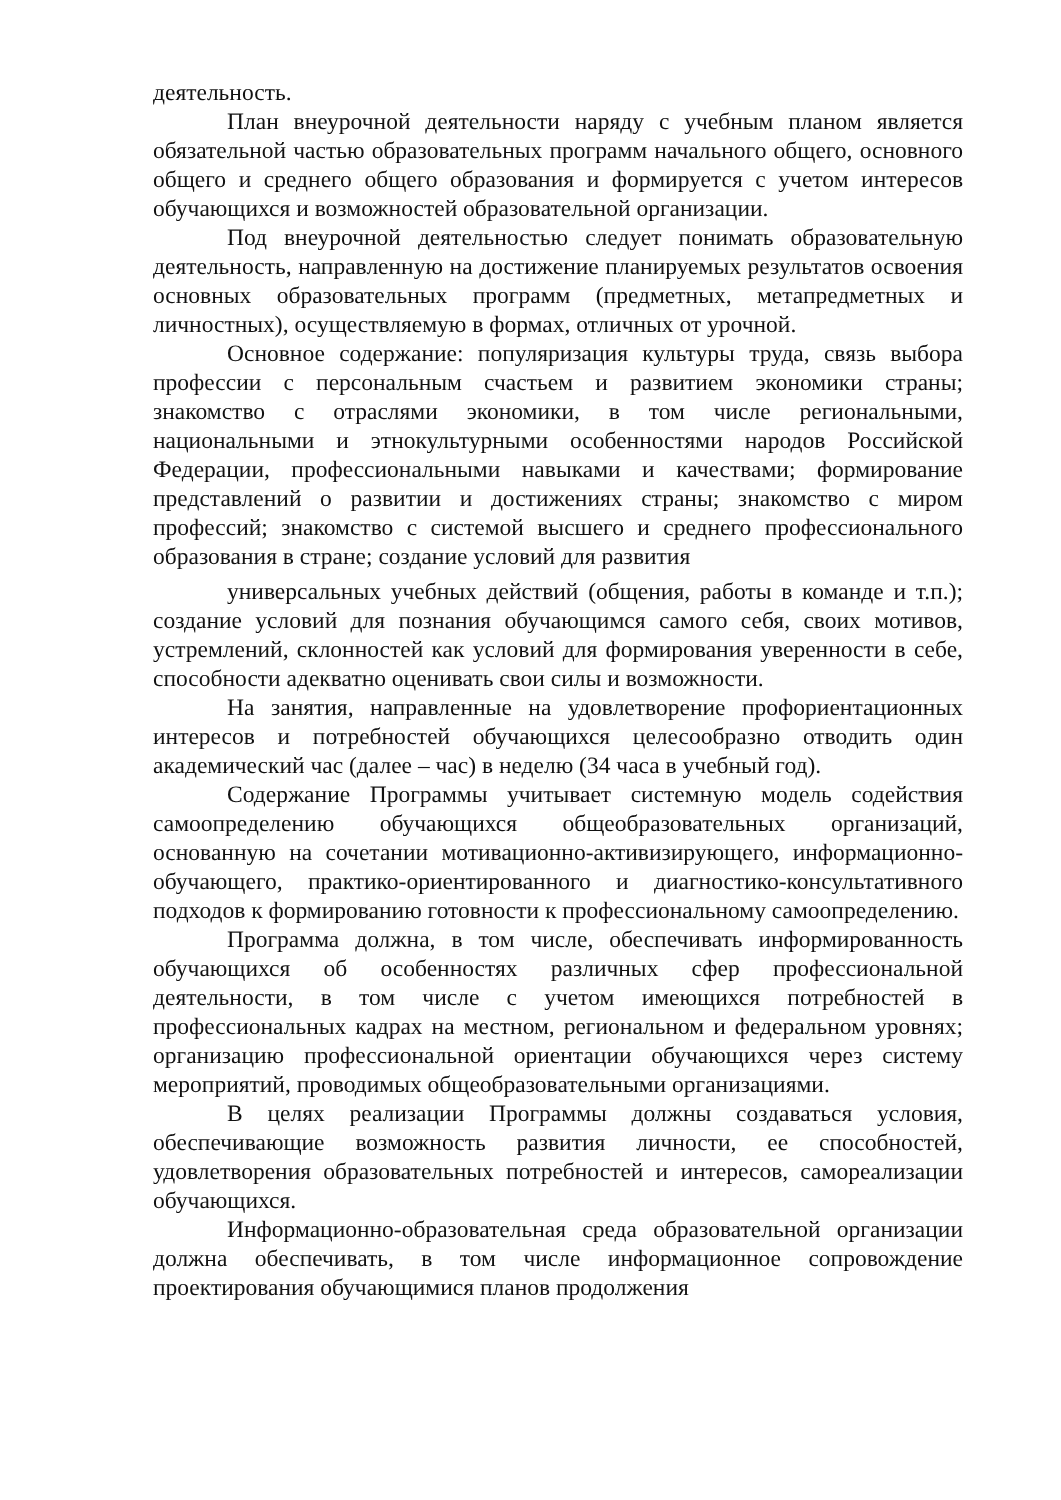деятельность.
План внеурочной деятельности наряду с учебным планом является обязательной частью образовательных программ начального общего, основного общего и среднего общего образования и формируется с учетом интересов обучающихся и возможностей образовательной организации.
Под внеурочной деятельностью следует понимать образовательную деятельность, направленную на достижение планируемых результатов освоения основных образовательных программ (предметных, метапредметных и личностных), осуществляемую в формах, отличных от урочной.
Основное содержание: популяризация культуры труда, связь выбора профессии с персональным счастьем и развитием экономики страны; знакомство с отраслями экономики, в том числе региональными, национальными и этнокультурными особенностями народов Российской Федерации, профессиональными навыками и качествами; формирование представлений о развитии и достижениях страны; знакомство с миром профессий; знакомство с системой высшего и среднего профессионального образования в стране; создание условий для развития
универсальных учебных действий (общения, работы в команде и т.п.); создание условий для познания обучающимся самого себя, своих мотивов, устремлений, склонностей как условий для формирования уверенности в себе, способности адекватно оценивать свои силы и возможности.
На занятия, направленные на удовлетворение профориентационных интересов и потребностей обучающихся целесообразно отводить один академический час (далее – час) в неделю (34 часа в учебный год).
Содержание Программы учитывает системную модель содействия самоопределению обучающихся общеобразовательных организаций, основанную на сочетании мотивационно-активизирующего, информационно-обучающего, практико-ориентированного и диагностико-консультативного подходов к формированию готовности к профессиональному самоопределению.
Программа должна, в том числе, обеспечивать информированность обучающихся об особенностях различных сфер профессиональной деятельности, в том числе с учетом имеющихся потребностей в профессиональных кадрах на местном, региональном и федеральном уровнях; организацию профессиональной ориентации обучающихся через систему мероприятий, проводимых общеобразовательными организациями.
В целях реализации Программы должны создаваться условия, обеспечивающие возможность развития личности, ее способностей, удовлетворения образовательных потребностей и интересов, самореализации обучающихся.
Информационно-образовательная среда образовательной организации должна обеспечивать, в том числе информационное сопровождение проектирования обучающимися планов продолжения